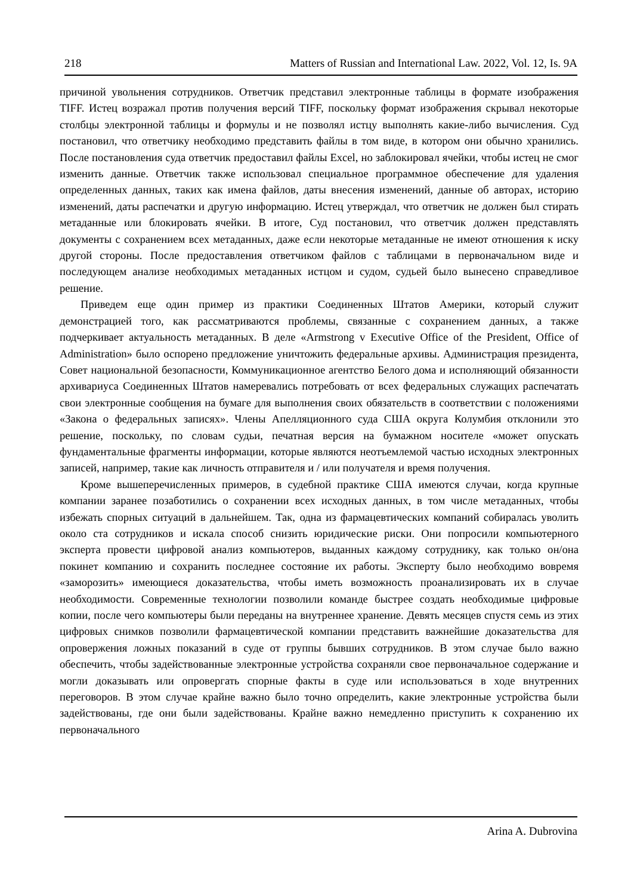218 Matters of Russian and International Law. 2022, Vol. 12, Is. 9A
причиной увольнения сотрудников. Ответчик представил электронные таблицы в формате изображения TIFF. Истец возражал против получения версий TIFF, поскольку формат изображения скрывал некоторые столбцы электронной таблицы и формулы и не позволял истцу выполнять какие-либо вычисления. Суд постановил, что ответчику необходимо представить файлы в том виде, в котором они обычно хранились. После постановления суда ответчик предоставил файлы Excel, но заблокировал ячейки, чтобы истец не смог изменить данные. Ответчик также использовал специальное программное обеспечение для удаления определенных данных, таких как имена файлов, даты внесения изменений, данные об авторах, историю изменений, даты распечатки и другую информацию. Истец утверждал, что ответчик не должен был стирать метаданные или блокировать ячейки. В итоге, Суд постановил, что ответчик должен представлять документы с сохранением всех метаданных, даже если некоторые метаданные не имеют отношения к иску другой стороны. После предоставления ответчиком файлов с таблицами в первоначальном виде и последующем анализе необходимых метаданных истцом и судом, судьей было вынесено справедливое решение.
Приведем еще один пример из практики Соединенных Штатов Америки, который служит демонстрацией того, как рассматриваются проблемы, связанные с сохранением данных, а также подчеркивает актуальность метаданных. В деле «Armstrong v Executive Office of the President, Office of Administration» было оспорено предложение уничтожить федеральные архивы. Администрация президента, Совет национальной безопасности, Коммуникационное агентство Белого дома и исполняющий обязанности архивариуса Соединенных Штатов намеревались потребовать от всех федеральных служащих распечатать свои электронные сообщения на бумаге для выполнения своих обязательств в соответствии с положениями «Закона о федеральных записях». Члены Апелляционного суда США округа Колумбия отклонили это решение, поскольку, по словам судьи, печатная версия на бумажном носителе «может опускать фундаментальные фрагменты информации, которые являются неотъемлемой частью исходных электронных записей, например, такие как личность отправителя и / или получателя и время получения.
Кроме вышеперечисленных примеров, в судебной практике США имеются случаи, когда крупные компании заранее позаботились о сохранении всех исходных данных, в том числе метаданных, чтобы избежать спорных ситуаций в дальнейшем. Так, одна из фармацевтических компаний собиралась уволить около ста сотрудников и искала способ снизить юридические риски. Они попросили компьютерного эксперта провести цифровой анализ компьютеров, выданных каждому сотруднику, как только он/она покинет компанию и сохранить последнее состояние их работы. Эксперту было необходимо вовремя «заморозить» имеющиеся доказательства, чтобы иметь возможность проанализировать их в случае необходимости. Современные технологии позволили команде быстрее создать необходимые цифровые копии, после чего компьютеры были переданы на внутреннее хранение. Девять месяцев спустя семь из этих цифровых снимков позволили фармацевтической компании представить важнейшие доказательства для опровержения ложных показаний в суде от группы бывших сотрудников. В этом случае было важно обеспечить, чтобы задействованные электронные устройства сохраняли свое первоначальное содержание и могли доказывать или опровергать спорные факты в суде или использоваться в ходе внутренних переговоров. В этом случае крайне важно было точно определить, какие электронные устройства были задействованы, где они были задействованы. Крайне важно немедленно приступить к сохранению их первоначального
Arina A. Dubrovina